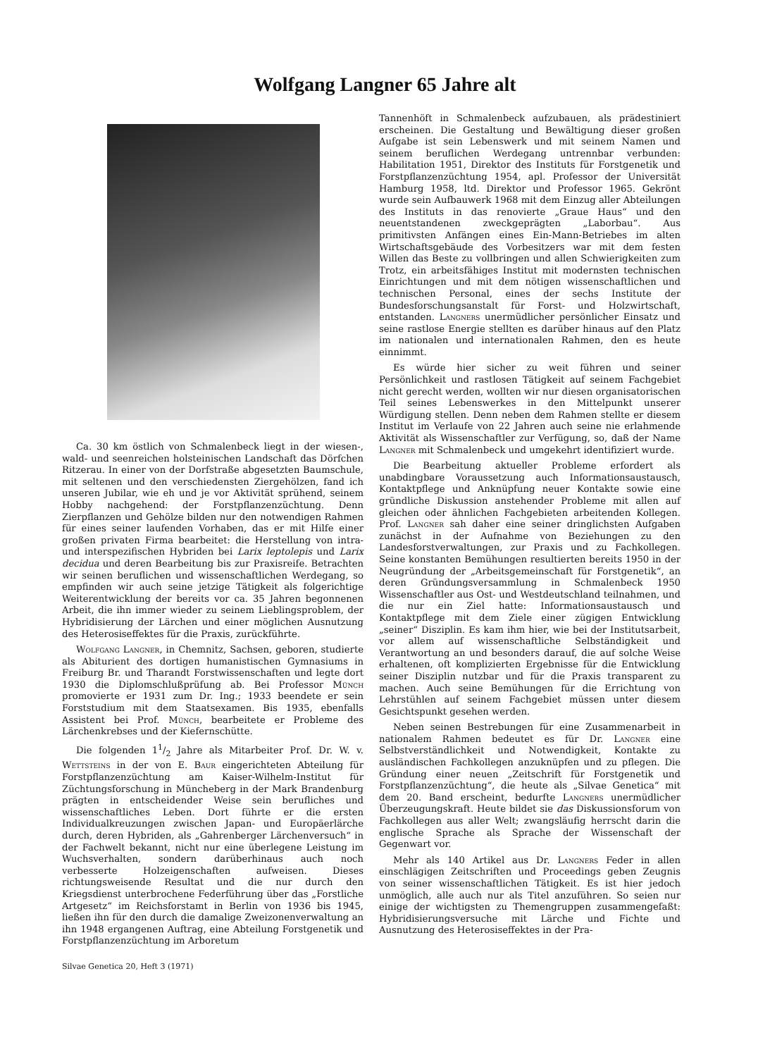Wolfgang Langner 65 Jahre alt
Ca. 30 km östlich von Schmalenbeck liegt in der wiesen-, wald- und seenreichen holsteinischen Landschaft das Dörfchen Ritzerau. In einer von der Dorfstraße abgesetzten Baumschule, mit seltenen und den verschiedensten Ziergehölzen, fand ich unseren Jubilar, wie eh und je vor Aktivität sprühend, seinem Hobby nachgehend: der Forstpflanzenzüchtung. Denn Zierpflanzen und Gehölze bilden nur den notwendigen Rahmen für eines seiner laufenden Vorhaben, das er mit Hilfe einer großen privaten Firma bearbeitet: die Herstellung von intra- und interspezifischen Hybriden bei Larix leptolepis und Larix decidua und deren Bearbeitung bis zur Praxisreife. Betrachten wir seinen beruflichen und wissenschaftlichen Werdegang, so empfinden wir auch seine jetzige Tätigkeit als folgerichtige Weiterentwicklung der bereits vor ca. 35 Jahren begonnenen Arbeit, die ihn immer wieder zu seinem Lieblingsproblem, der Hybridisierung der Lärchen und einer möglichen Ausnutzung des Heterosiseffektes für die Praxis, zurückführte.
Wolfgang Langner, in Chemnitz, Sachsen, geboren, studierte als Abiturient des dortigen humanistischen Gymnasiums in Freiburg Br. und Tharandt Forstwissenschaften und legte dort 1930 die Diplomschlußprüfung ab. Bei Professor Münch promovierte er 1931 zum Dr. Ing.; 1933 beendete er sein Forststudium mit dem Staatsexamen. Bis 1935, ebenfalls Assistent bei Prof. Münch, bearbeitete er Probleme des Lärchenkrebses und der Kiefernschütte.
Die folgenden 11/2 Jahre als Mitarbeiter Prof. Dr. W. v. Wettsteins in der von E. Baur eingerichteten Abteilung für Forstpflanzenzüchtung am Kaiser-Wilhelm-Institut für Züchtungsforschung in Müncheberg in der Mark Brandenburg prägten in entscheidender Weise sein berufliches und wissenschaftliches Leben. Dort führte er die ersten Individualkreuzungen zwischen Japan- und Europäerlärche durch, deren Hybriden, als „Gahrenberger Lärchenversuch“ in der Fachwelt bekannt, nicht nur eine überlegene Leistung im Wuchsverhalten, sondern darüberhinaus auch noch verbesserte Holzeigenschaften aufweisen. Dieses richtungsweisende Resultat und die nur durch den Kriegsdienst unterbrochene Federführung über das „Forstliche Artgesetz“ im Reichsforstamt in Berlin von 1936 bis 1945, ließen ihn für den durch die damalige Zweizonenverwaltung an ihn 1948 ergangenen Auftrag, eine Abteilung Forstgenetik und Forstpflanzenzüchtung im Arboretum
Tannenhöft in Schmalenbeck aufzubauen, als prädestiniert erscheinen. Die Gestaltung und Bewältigung dieser großen Aufgabe ist sein Lebenswerk und mit seinem Namen und seinem beruflichen Werdegang untrennbar verbunden: Habilitation 1951, Direktor des Instituts für Forstgenetik und Forstpflanzenzüchtung 1954, apl. Professor der Universität Hamburg 1958, ltd. Direktor und Professor 1965. Gekrönt wurde sein Aufbauwerk 1968 mit dem Einzug aller Abteilungen des Instituts in das renovierte „Graue Haus“ und den neuentstandenen zweckgeprägten „Laborbau“. Aus primitivsten Anfängen eines Ein-Mann-Betriebes im alten Wirtschaftsgebäude des Vorbesitzers war mit dem festen Willen das Beste zu vollbringen und allen Schwierigkeiten zum Trotz, ein arbeitsfähiges Institut mit modernsten technischen Einrichtungen und mit dem nötigen wissenschaftlichen und technischen Personal, eines der sechs Institute der Bundesforschungsanstalt für Forst- und Holzwirtschaft, entstanden. Langners unermüdlicher persönlicher Einsatz und seine rastlose Energie stellten es darüber hinaus auf den Platz im nationalen und internationalen Rahmen, den es heute einnimmt.
Es würde hier sicher zu weit führen und seiner Persönlichkeit und rastlosen Tätigkeit auf seinem Fachgebiet nicht gerecht werden, wollten wir nur diesen organisatorischen Teil seines Lebenswerkes in den Mittelpunkt unserer Würdigung stellen. Denn neben dem Rahmen stellte er diesem Institut im Verlaufe von 22 Jahren auch seine nie erlahmende Aktivität als Wissenschaftler zur Verfügung, so, daß der Name Langner mit Schmalenbeck und umgekehrt identifiziert wurde.
Die Bearbeitung aktueller Probleme erfordert als unabdingbare Voraussetzung auch Informationsaustausch, Kontaktpflege und Anknüpfung neuer Kontakte sowie eine gründliche Diskussion anstehender Probleme mit allen auf gleichen oder ähnlichen Fachgebieten arbeitenden Kollegen. Prof. Langner sah daher eine seiner dringlichsten Aufgaben zunächst in der Aufnahme von Beziehungen zu den Landesforstverwaltungen, zur Praxis und zu Fachkollegen. Seine konstanten Bemühungen resultierten bereits 1950 in der Neugründung der „Arbeitsgemeinschaft für Forstgenetik“, an deren Gründungsversammlung in Schmalenbeck 1950 Wissenschaftler aus Ost- und Westdeutschland teilnahmen, und die nur ein Ziel hatte: Informationsaustausch und Kontaktpflege mit dem Ziele einer zügigen Entwicklung „seiner“ Disziplin. Es kam ihm hier, wie bei der Institutsarbeit, vor allem auf wissenschaftliche Selbständigkeit und Verantwortung an und besonders darauf, die auf solche Weise erhaltenen, oft komplizierten Ergebnisse für die Entwicklung seiner Disziplin nutzbar und für die Praxis transparent zu machen. Auch seine Bemühungen für die Errichtung von Lehrstühlen auf seinem Fachgebiet müssen unter diesem Gesichtspunkt gesehen werden.
Neben seinen Bestrebungen für eine Zusammenarbeit in nationalem Rahmen bedeutet es für Dr. Langner eine Selbstverständlichkeit und Notwendigkeit, Kontakte zu ausländischen Fachkollegen anzuknüpfen und zu pflegen. Die Gründung einer neuen „Zeitschrift für Forstgenetik und Forstpflanzenzüchtung“, die heute als „Silvae Genetica“ mit dem 20. Band erscheint, bedurfte Langners unermüdlicher Überzeugungskraft. Heute bildet sie das Diskussionsforum von Fachkollegen aus aller Welt; zwangsläufig herrscht darin die englische Sprache als Sprache der Wissenschaft der Gegenwart vor.
Mehr als 140 Artikel aus Dr. Langners Feder in allen einschlägigen Zeitschriften und Proceedings geben Zeugnis von seiner wissenschaftlichen Tätigkeit. Es ist hier jedoch unmöglich, alle auch nur als Titel anzuführen. So seien nur einige der wichtigsten zu Themengruppen zusammengefaßt: Hybridisierungsversuche mit Lärche und Fichte und Ausnutzung des Heterosiseffektes in der Pra-
Silvae Genetica 20, Heft 3 (1971)